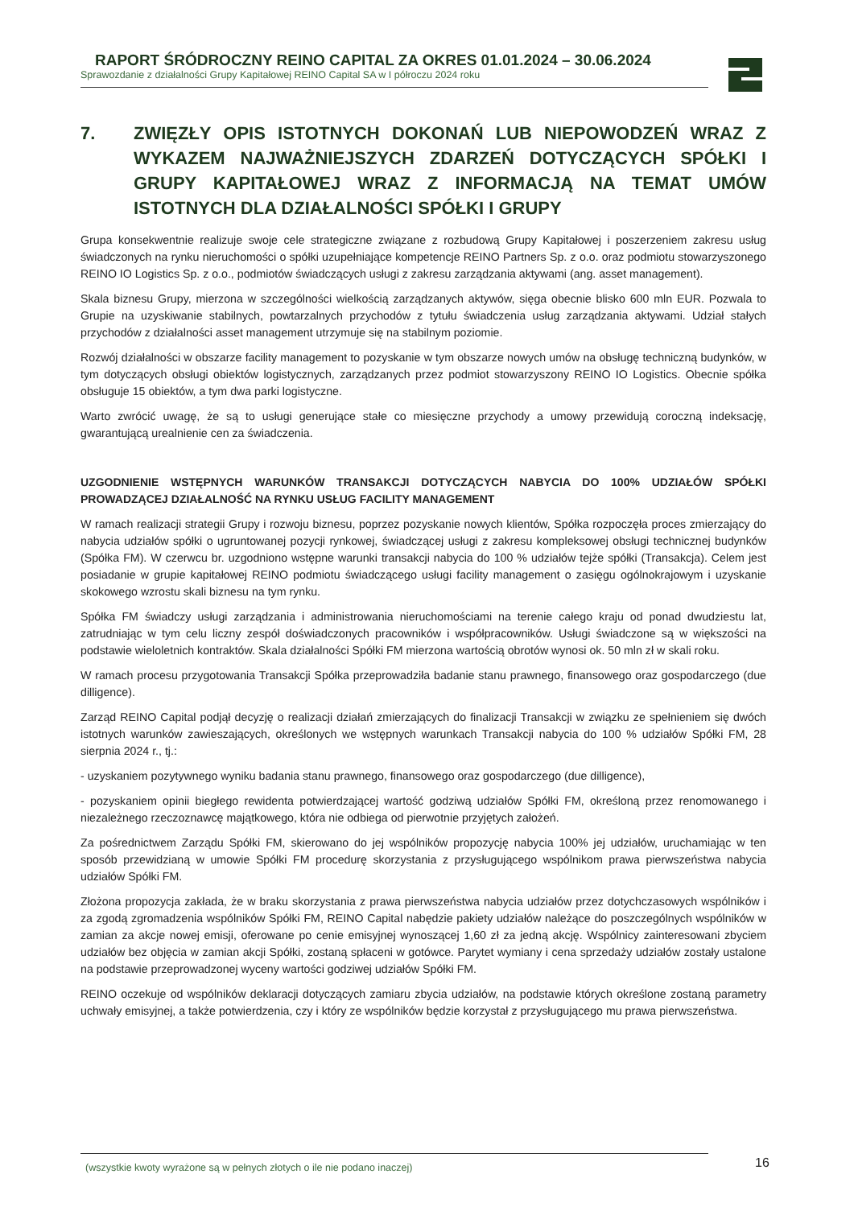RAPORT ŚRÓDROCZNY REINO CAPITAL ZA OKRES 01.01.2024 – 30.06.2024
Sprawozdanie z działalności Grupy Kapitałowej REINO Capital SA w I półroczu 2024 roku
7. ZWIĘZŁY OPIS ISTOTNYCH DOKONAŃ LUB NIEPOWODZEŃ WRAZ Z WYKAZEM NAJWAŻNIEJSZYCH ZDARZEŃ DOTYCZĄCYCH SPÓŁKI I GRUPY KAPITAŁOWEJ WRAZ Z INFORMACJĄ NA TEMAT UMÓW ISTOTNYCH DLA DZIAŁALNOŚCI SPÓŁKI I GRUPY
Grupa konsekwentnie realizuje swoje cele strategiczne związane z rozbudową Grupy Kapitałowej i poszerzeniem zakresu usług świadczonych na rynku nieruchomości o spółki uzupełniające kompetencje REINO Partners Sp. z o.o. oraz podmiotu stowarzyszonego REINO IO Logistics Sp. z o.o., podmiotów świadczących usługi z zakresu zarządzania aktywami (ang. asset management).
Skala biznesu Grupy, mierzona w szczególności wielkością zarządzanych aktywów, sięga obecnie blisko 600 mln EUR. Pozwala to Grupie na uzyskiwanie stabilnych, powtarzalnych przychodów z tytułu świadczenia usług zarządzania aktywami. Udział stałych przychodów z działalności asset management utrzymuje się na stabilnym poziomie.
Rozwój działalności w obszarze facility management to pozyskanie w tym obszarze nowych umów na obsługę techniczną budynków, w tym dotyczących obsługi obiektów logistycznych, zarządzanych przez podmiot stowarzyszony REINO IO Logistics. Obecnie spółka obsługuje 15 obiektów, a tym dwa parki logistyczne.
Warto zwrócić uwagę, że są to usługi generujące stałe co miesięczne przychody a umowy przewidują coroczną indeksację, gwarantującą urealnienie cen za świadczenia.
UZGODNIENIE WSTĘPNYCH WARUNKÓW TRANSAKCJI DOTYCZĄCYCH NABYCIA DO 100% UDZIAŁÓW SPÓŁKI PROWADZĄCEJ DZIAŁALNOŚĆ NA RYNKU USŁUG FACILITY MANAGEMENT
W ramach realizacji strategii Grupy i rozwoju biznesu, poprzez pozyskanie nowych klientów, Spółka rozpoczęła proces zmierzający do nabycia udziałów spółki o ugruntowanej pozycji rynkowej, świadczącej usługi z zakresu kompleksowej obsługi technicznej budynków (Spółka FM). W czerwcu br. uzgodniono wstępne warunki transakcji nabycia do 100 % udziałów tejże spółki (Transakcja). Celem jest posiadanie w grupie kapitałowej REINO podmiotu świadczącego usługi facility management o zasięgu ogólnokrajowym i uzyskanie skokowego wzrostu skali biznesu na tym rynku.
Spółka FM świadczy usługi zarządzania i administrowania nieruchomościami na terenie całego kraju od ponad dwudziestu lat, zatrudniając w tym celu liczny zespół doświadczonych pracowników i współpracowników. Usługi świadczone są w większości na podstawie wieloletnich kontraktów. Skala działalności Spółki FM mierzona wartością obrotów wynosi ok. 50 mln zł w skali roku.
W ramach procesu przygotowania Transakcji Spółka przeprowadziła badanie stanu prawnego, finansowego oraz gospodarczego (due dilligence).
Zarząd REINO Capital podjął decyzję o realizacji działań zmierzających do finalizacji Transakcji w związku ze spełnieniem się dwóch istotnych warunków zawieszających, określonych we wstępnych warunkach Transakcji nabycia do 100 % udziałów Spółki FM, 28 sierpnia 2024 r., tj.:
- uzyskaniem pozytywnego wyniku badania stanu prawnego, finansowego oraz gospodarczego (due dilligence),
- pozyskaniem opinii biegłego rewidenta potwierdzającej wartość godziwą udziałów Spółki FM, określoną przez renomowanego i niezależnego rzeczoznawcę majątkowego, która nie odbiega od pierwotnie przyjętych założeń.
Za pośrednictwem Zarządu Spółki FM, skierowano do jej wspólników propozycję nabycia 100% jej udziałów, uruchamiając w ten sposób przewidzianą w umowie Spółki FM procedurę skorzystania z przysługującego wspólnikom prawa pierwszeństwa nabycia udziałów Spółki FM.
Złożona propozycja zakłada, że w braku skorzystania z prawa pierwszeństwa nabycia udziałów przez dotychczasowych wspólników i za zgodą zgromadzenia wspólników Spółki FM, REINO Capital nabędzie pakiety udziałów należące do poszczególnych wspólników w zamian za akcje nowej emisji, oferowane po cenie emisyjnej wynoszącej 1,60 zł za jedną akcję. Wspólnicy zainteresowani zbyciem udziałów bez objęcia w zamian akcji Spółki, zostaną spłaceni w gotówce. Parytet wymiany i cena sprzedaży udziałów zostały ustalone na podstawie przeprowadzonej wyceny wartości godziwej udziałów Spółki FM.
REINO oczekuje od wspólników deklaracji dotyczących zamiaru zbycia udziałów, na podstawie których określone zostaną parametry uchwały emisyjnej, a także potwierdzenia, czy i który ze wspólników będzie korzystał z przysługującego mu prawa pierwszeństwa.
(wszystkie kwoty wyrażone są w pełnych złotych o ile nie podano inaczej) 16